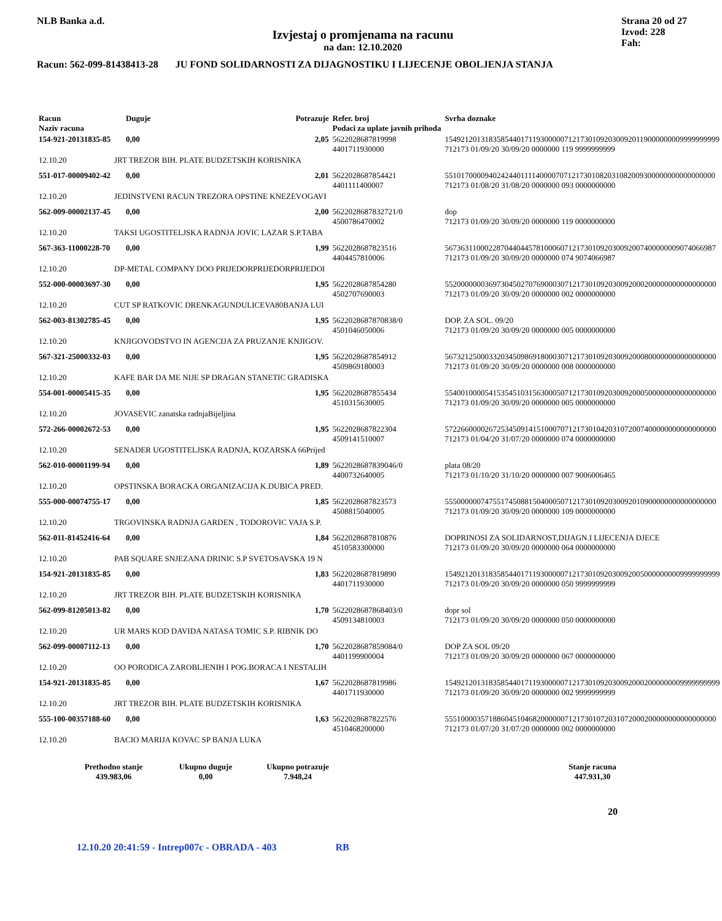NLB Banka a.d.
Izvjestaj o promjenama na racunu
na dan: 12.10.2020
Strana 20 od 27
Izvod: 228
Fah:
Racun: 562-099-81438413-28 JU FOND SOLIDARNOSTI ZA DIJAGNOSTIKU I LIJECENJE OBOLJENJA STANJA
| Racun Naziv racuna | | Duguje | Potrazuje | Refer. broj Podaci za uplate javnih prihoda | Svrha doznake |
| --- | --- | --- | --- | --- | --- |
| 154-921-20131835-85 | | 0,00 | 2,05 | 5622028687819998 4401711930000 | 154921201318358544017119300000712173010920300920119000000009999999999 712173 01/09/20 30/09/20 0000000 119 9999999999 |
| 12.10.20 | JRT TREZOR BIH. PLATE BUDZETSKIH KORISNIKA | | | | |
| 551-017-00009402-42 | | 0,00 | 2,01 | 5622028687854421 4401111400007 | 55101700009402424401111400007071217301082031082009300000000000000000 712173 01/08/20 31/08/20 0000000 093 0000000000 |
| 12.10.20 | JEDINSTVENI RACUN TREZORA OPSTINE KNEZEVOGAVI | | | | |
| 562-009-00002137-45 | | 0,00 | 2,00 | 5622028687832721/0 4500786470002 | dop 712173 01/09/20 30/09/20 0000000 119 0000000000 |
| 12.10.20 | TAKSI UGOSTITELJSKA RADNJA JOVIC LAZAR S.P.TABA | | | | |
| 567-363-11000228-70 | | 0,00 | 1,99 | 5622028687823516 4404457810006 | 56736311000228704404457810006071217301092030092007400000009074066987 712173 01/09/20 30/09/20 0000000 074 9074066987 |
| 12.10.20 | DP-METAL COMPANY DOO PRIJEDORPRIJEDORPRIJEDOI | | | | |
| 552-000-00003697-30 | | 0,00 | 1,95 | 5622028687854280 4502707690003 | 55200000003697304502707690003071217301092030092000200000000000000000 712173 01/09/20 30/09/20 0000000 002 0000000000 |
| 12.10.20 | CUT SP RATKOVIC DRENKAGUNDULICEVA80BANJA LUI | | | | |
| 562-003-81302785-45 | | 0,00 | 1,95 | 5622028687870838/0 4501046050006 | DOP. ZA SOL. 09/20 712173 01/09/20 30/09/20 0000000 005 0000000000 |
| 12.10.20 | KNJIGOVODSTVO IN AGENCIJA ZA PRUZANJE KNJIGOV. | | | | |
| 567-321-25000332-03 | | 0,00 | 1,95 | 5622028687854912 4509869180003 | 56732125000332034509869180003071217301092030092000800000000000000000 712173 01/09/20 30/09/20 0000000 008 0000000000 |
| 12.10.20 | KAFE BAR DA ME NIJE SP DRAGAN STANETIC GRADISKA | | | | |
| 554-001-00005415-35 | | 0,00 | 1,95 | 5622028687855434 4510315630005 | 55400100005415354510315630005071217301092030092000500000000000000000 712173 01/09/20 30/09/20 0000000 005 0000000000 |
| 12.10.20 | JOVASEVIC zanatska radnjaBijeljina | | | | |
| 572-266-00002672-53 | | 0,00 | 1,95 | 5622028687822304 4509141510007 | 57226600002672534509141510007071217301042031072007400000000000000000 712173 01/04/20 31/07/20 0000000 074 0000000000 |
| 12.10.20 | SENADER UGOSTITELJSKA RADNJA, KOZARSKA 66Prijed | | | | |
| 562-010-00001199-94 | | 0,00 | 1,89 | 5622028687839046/0 4400732640005 | plata 08/20 712173 01/10/20 31/10/20 0000000 007 9006006465 |
| 12.10.20 | OPSTINSKA BORACKA ORGANIZACIJA K.DUBICA PRED. | | | | |
| 555-000-00074755-17 | | 0,00 | 1,85 | 5622028687823573 4508815040005 | 55500000074755174508815040005071217301092030092010900000000000000000 712173 01/09/20 30/09/20 0000000 109 0000000000 |
| 12.10.20 | TRGOVINSKA RADNJA GARDEN , TODOROVIC VAJA S.P. | | | | |
| 562-011-81452416-64 | | 0,00 | 1,84 | 5622028687810876 4510583300000 | DOPRINOSI ZA SOLIDARNOST,DIJAGN.I LIJECENJA DJECE 712173 01/09/20 30/09/20 0000000 064 0000000000 |
| 12.10.20 | PAB SQUARE SNJEZANA DRINIC S.P SVETOSAVSKA 19 N | | | | |
| 154-921-20131835-85 | | 0,00 | 1,83 | 5622028687819890 4401711930000 | 154921201318358544017119300000712173010920300920050000000009999999999 712173 01/09/20 30/09/20 0000000 050 9999999999 |
| 12.10.20 | JRT TREZOR BIH. PLATE BUDZETSKIH KORISNIKA | | | | |
| 562-099-81205013-82 | | 0,00 | 1,70 | 5622028687868403/0 4509134810003 | dopr sol 712173 01/09/20 30/09/20 0000000 050 0000000000 |
| 12.10.20 | UR MARS KOD DAVIDA NATASA TOMIC S.P. RIBNIK DO | | | | |
| 562-099-00007112-13 | | 0,00 | 1,70 | 5622028687859084/0 4401199900004 | DOP ZA SOL 09/20 712173 01/09/20 30/09/20 0000000 067 0000000000 |
| 12.10.20 | OO PORODICA ZAROBLJENIH I POG.BORACA I NESTALIH | | | | |
| 154-921-20131835-85 | | 0,00 | 1,67 | 5622028687819986 4401711930000 | 154921201318358544017119300000712173010920300920002000000009999999999 712173 01/09/20 30/09/20 0000000 002 9999999999 |
| 12.10.20 | JRT TREZOR BIH. PLATE BUDZETSKIH KORISNIKA | | | | |
| 555-100-00357188-60 | | 0,00 | 1,63 | 5622028687822576 4510468200000 | 55510000357188604510468200000071217301072031072000200000000000000000 712173 01/07/20 31/07/20 0000000 002 0000000000 |
| 12.10.20 | BACIO MARIJA KOVAC SP BANJA LUKA | | | | |
Prethodno stanje
439.983,06
Ukupno duguje
0,00
Ukupno potrazuje
7.948,24
Stanje racuna
447.931,30
20
12.10.20 20:41:59 - Intrep007c - OBRADA - 403 RB